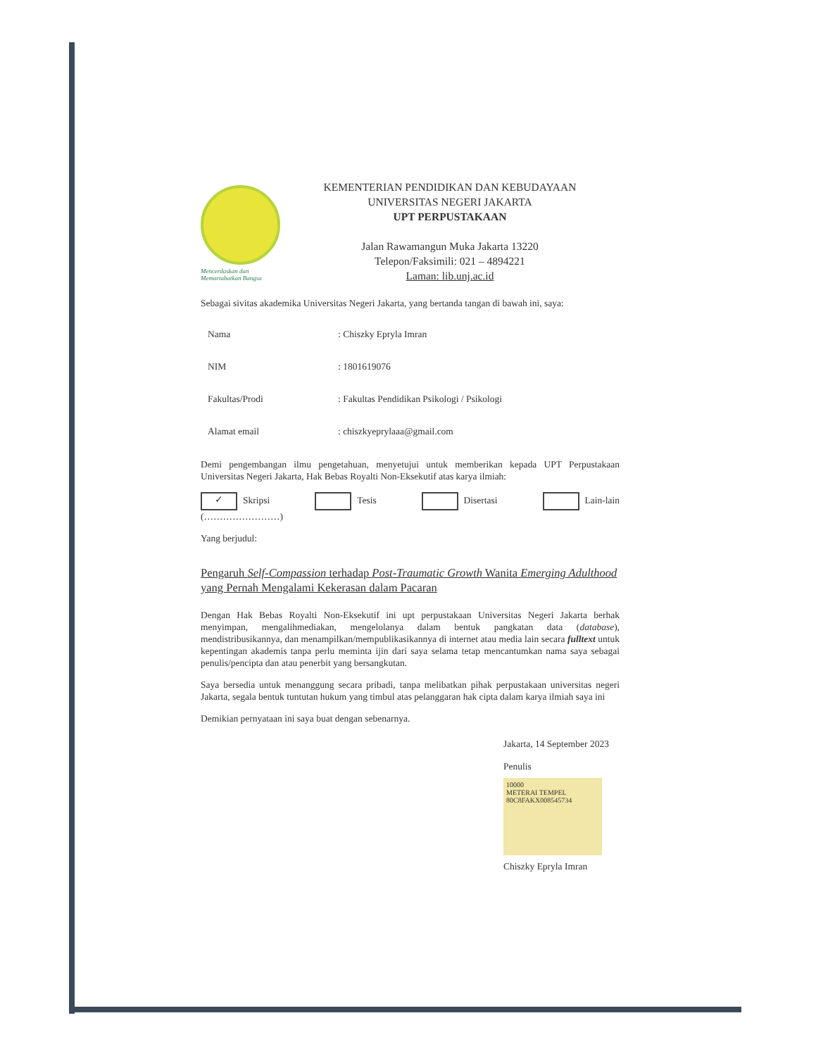Mencerdaskan dan
Memartabatkan Bangsa
KEMENTERIAN PENDIDIKAN DAN KEBUDAYAAN
UNIVERSITAS NEGERI JAKARTA
UPT PERPUSTAKAAN
Jalan Rawamangun Muka Jakarta 13220
Telepon/Faksimili: 021 – 4894221
Laman: lib.unj.ac.id
Sebagai sivitas akademika Universitas Negeri Jakarta, yang bertanda tangan di bawah ini, saya:
Nama: Chiszky Epryla Imran
NIM: 1801619076
Fakultas/Prodi: Fakultas Pendidikan Psikologi / Psikologi
Alamat email: chiszkyeprylaaa@gmail.com
Demi pengembangan ilmu pengetahuan, menyetujui untuk memberikan kepada UPT Perpustakaan Universitas Negeri Jakarta, Hak Bebas Royalti Non-Eksekutif atas karya ilmiah:
✓ Skripsi Tesis Disertasi Lain-lain
(……………………)
Yang berjudul:
Pengaruh Self-Compassion terhadap Post-Traumatic Growth Wanita Emerging Adulthood yang Pernah Mengalami Kekerasan dalam Pacaran
Dengan Hak Bebas Royalti Non-Eksekutif ini upt perpustakaan Universitas Negeri Jakarta berhak menyimpan, mengalihmediakan, mengelolanya dalam bentuk pangkatan data (database), mendistribusikannya, dan menampilkan/mempublikasikannya di internet atau media lain secara fulltext untuk kepentingan akademis tanpa perlu meminta ijin dari saya selama tetap mencantumkan nama saya sebagai penulis/pencipta dan atau penerbit yang bersangkutan.
Saya bersedia untuk menanggung secara pribadi, tanpa melibatkan pihak perpustakaan universitas negeri Jakarta, segala bentuk tuntutan hukum yang timbul atas pelanggaran hak cipta dalam karya ilmiah saya ini
Demikian pernyataan ini saya buat dengan sebenarnya.
Jakarta, 14 September 2023
Penulis
10000
METERAI TEMPEL
80C8FAKX008545734
Chiszky Epryla Imran